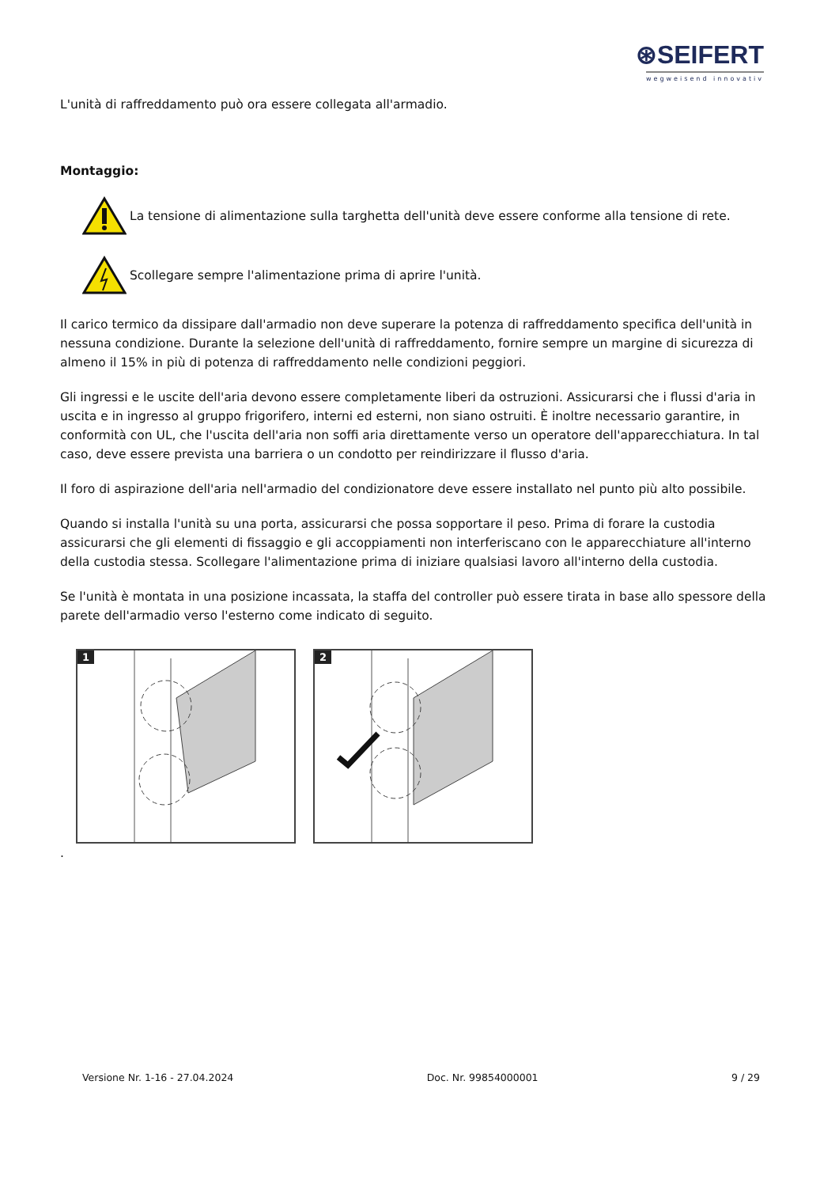⊛SEIFERT
wegweisend innovativ
L'unità di raffreddamento può ora essere collegata all'armadio.
Montaggio:
La tensione di alimentazione sulla targhetta dell'unità deve essere conforme alla tensione di rete.
Scollegare sempre l'alimentazione prima di aprire l'unità.
Il carico termico da dissipare dall'armadio non deve superare la potenza di raffreddamento specifica dell'unità in nessuna condizione. Durante la selezione dell'unità di raffreddamento, fornire sempre un margine di sicurezza di almeno il 15% in più di potenza di raffreddamento nelle condizioni peggiori.
Gli ingressi e le uscite dell'aria devono essere completamente liberi da ostruzioni. Assicurarsi che i flussi d'aria in uscita e in ingresso al gruppo frigorifero, interni ed esterni, non siano ostruiti. È inoltre necessario garantire, in conformità con UL, che l'uscita dell'aria non soffi aria direttamente verso un operatore dell'apparecchiatura. In tal caso, deve essere prevista una barriera o un condotto per reindirizzare il flusso d'aria.
Il foro di aspirazione dell'aria nell'armadio del condizionatore deve essere installato nel punto più alto possibile.
Quando si installa l'unità su una porta, assicurarsi che possa sopportare il peso. Prima di forare la custodia assicurarsi che gli elementi di fissaggio e gli accoppiamenti non interferiscano con le apparecchiature all'interno della custodia stessa. Scollegare l'alimentazione prima di iniziare qualsiasi lavoro all'interno della custodia.
Se l'unità è montata in una posizione incassata, la staffa del controller può essere tirata in base allo spessore della parete dell'armadio verso l'esterno come indicato di seguito.
1
2
.
Versione Nr. 1-16 - 27.04.2024 Doc. Nr. 99854000001 9 / 29